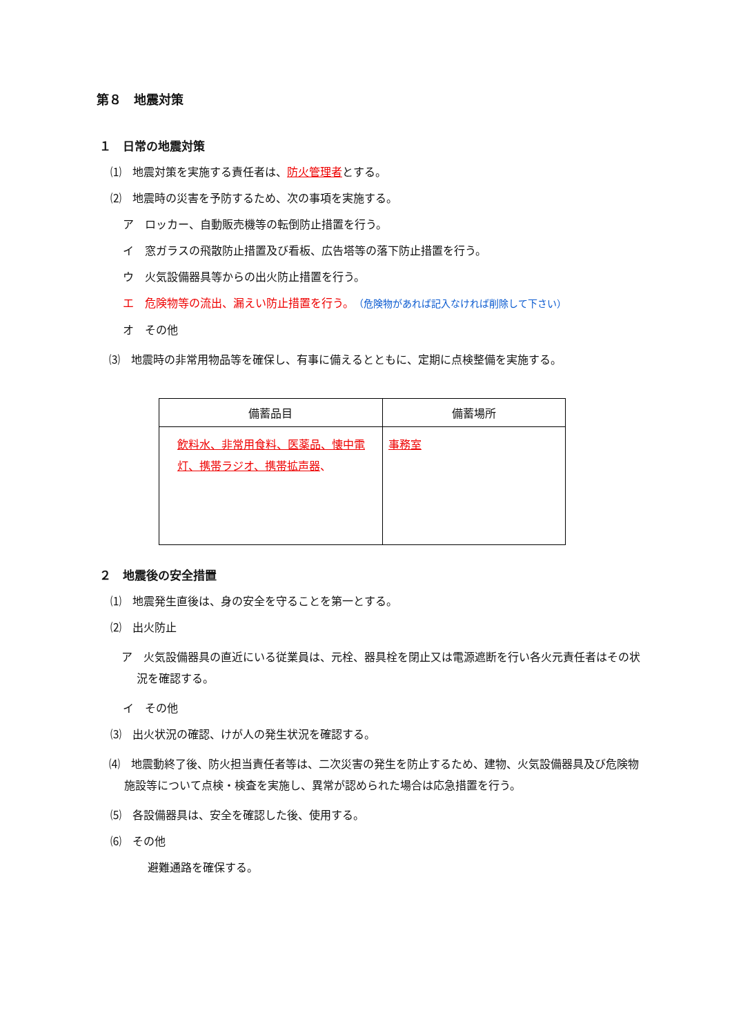第８　地震対策
１　日常の地震対策
⑴　地震対策を実施する責任者は、防火管理者とする。
⑵　地震時の災害を予防するため、次の事項を実施する。
ア　ロッカー、自動販売機等の転倒防止措置を行う。
イ　窓ガラスの飛散防止措置及び看板、広告塔等の落下防止措置を行う。
ウ　火気設備器具等からの出火防止措置を行う。
エ　危険物等の流出、漏えい防止措置を行う。（危険物があれば記入なければ削除して下さい）
オ　その他
⑶　地震時の非常用物品等を確保し、有事に備えるとともに、定期に点検整備を実施する。
| 備蓄品目 | 備蓄場所 |
| --- | --- |
| 飲料水、非常用食料、医薬品、懐中電灯、携帯ラジオ、携帯拡声器 、 | 事務室 |
２　地震後の安全措置
⑴　地震発生直後は、身の安全を守ることを第一とする。
⑵　出火防止
ア　火気設備器具の直近にいる従業員は、元栓、器具栓を閉止又は電源遮断を行い各火元責任者はその状況を確認する。
イ　その他
⑶　出火状況の確認、けが人の発生状況を確認する。
⑷　地震動終了後、防火担当責任者等は、二次災害の発生を防止するため、建物、火気設備器具及び危険物施設等について点検・検査を実施し、異常が認められた場合は応急措置を行う。
⑸　各設備器具は、安全を確認した後、使用する。
⑹　その他
避難通路を確保する。